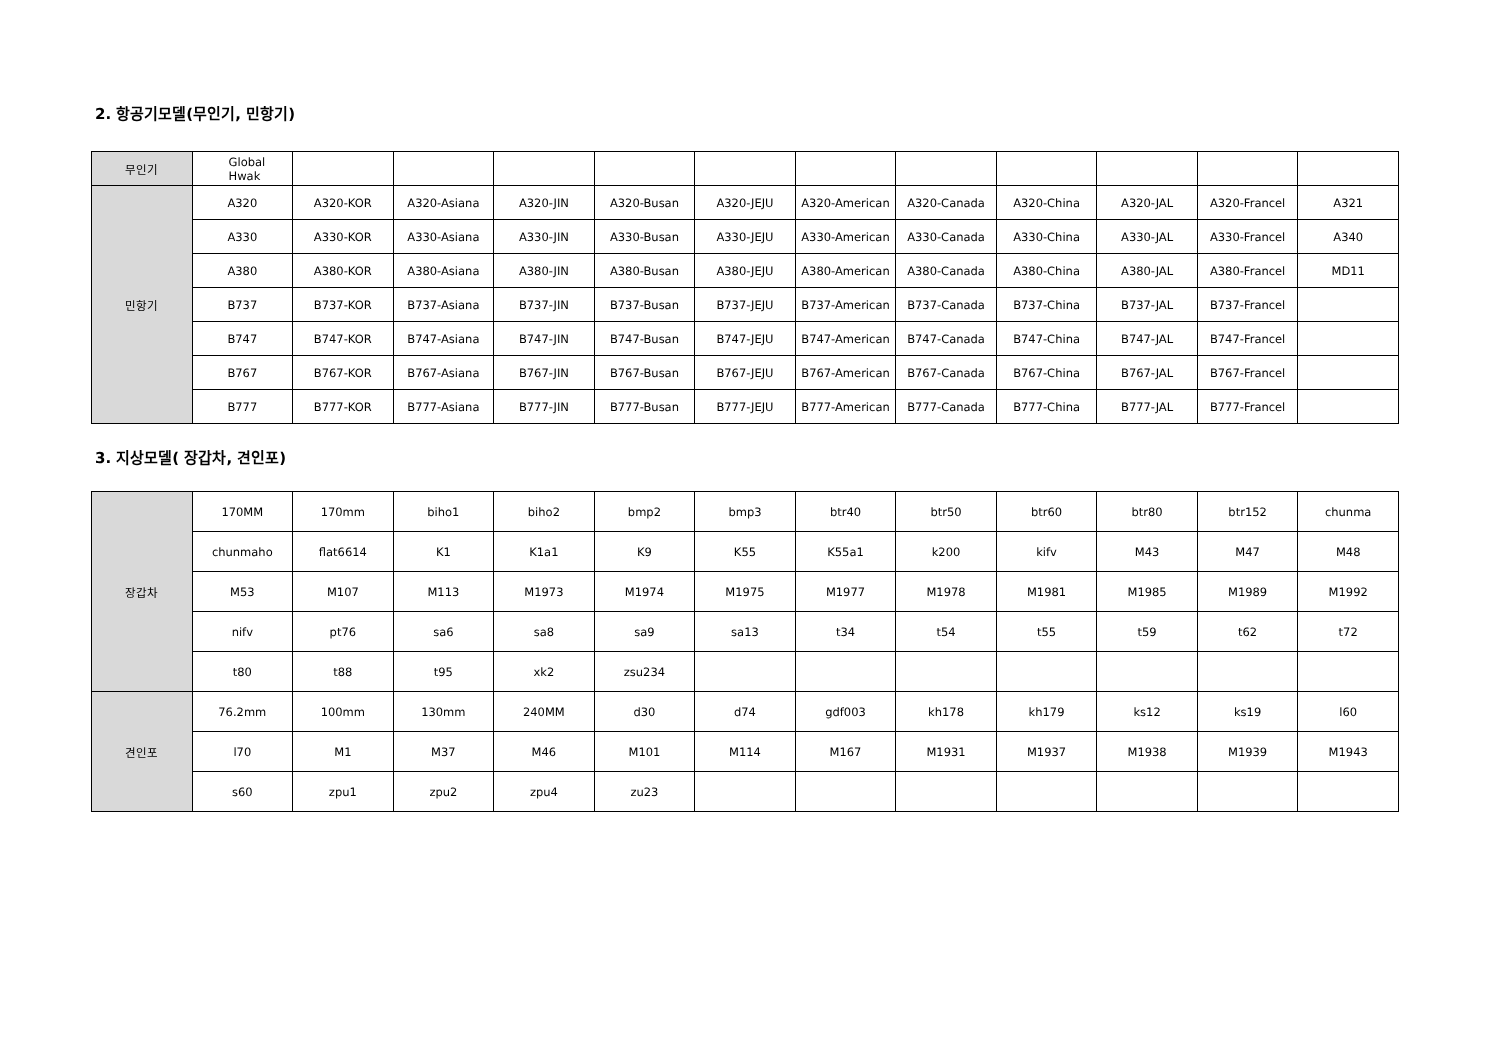2. 항공기모델(무인기, 민항기)
| 무인기 | Global Hwak | | | | | | | | | | | |
| 민항기 | A320 | A320-KOR | A320-Asiana | A320-JIN | A320-Busan | A320-JEJU | A320-American | A320-Canada | A320-China | A320-JAL | A320-Francel | A321 |
| | A330 | A330-KOR | A330-Asiana | A330-JIN | A330-Busan | A330-JEJU | A330-American | A330-Canada | A330-China | A330-JAL | A330-Francel | A340 |
| | A380 | A380-KOR | A380-Asiana | A380-JIN | A380-Busan | A380-JEJU | A380-American | A380-Canada | A380-China | A380-JAL | A380-Francel | MD11 |
| | B737 | B737-KOR | B737-Asiana | B737-JIN | B737-Busan | B737-JEJU | B737-American | B737-Canada | B737-China | B737-JAL | B737-Francel | |
| | B747 | B747-KOR | B747-Asiana | B747-JIN | B747-Busan | B747-JEJU | B747-American | B747-Canada | B747-China | B747-JAL | B747-Francel | |
| | B767 | B767-KOR | B767-Asiana | B767-JIN | B767-Busan | B767-JEJU | B767-American | B767-Canada | B767-China | B767-JAL | B767-Francel | |
| | B777 | B777-KOR | B777-Asiana | B777-JIN | B777-Busan | B777-JEJU | B777-American | B777-Canada | B777-China | B777-JAL | B777-Francel | |
3. 지상모델( 장갑차, 견인포)
| 장갑차 | 170MM | 170mm | biho1 | biho2 | bmp2 | bmp3 | btr40 | btr50 | btr60 | btr80 | btr152 | chunma |
| | chunmaho | flat6614 | K1 | K1a1 | K9 | K55 | K55a1 | k200 | kifv | M43 | M47 | M48 |
| | M53 | M107 | M113 | M1973 | M1974 | M1975 | M1977 | M1978 | M1981 | M1985 | M1989 | M1992 |
| | nifv | pt76 | sa6 | sa8 | sa9 | sa13 | t34 | t54 | t55 | t59 | t62 | t72 |
| | t80 | t88 | t95 | xk2 | zsu234 | | | | | | | |
| 견인포 | 76.2mm | 100mm | 130mm | 240MM | d30 | d74 | gdf003 | kh178 | kh179 | ks12 | ks19 | l60 |
| | l70 | M1 | M37 | M46 | M101 | M114 | M167 | M1931 | M1937 | M1938 | M1939 | M1943 |
| | s60 | zpu1 | zpu2 | zpu4 | zu23 | | | | | | | |